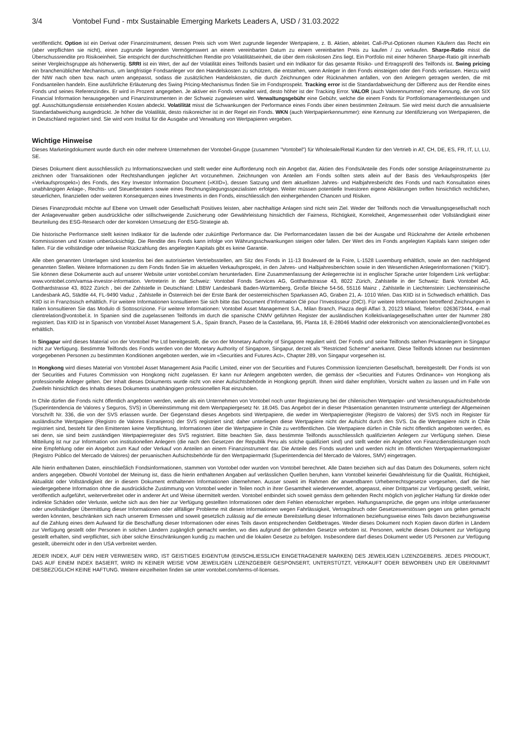3/4 Vontobel Fund - mtx Sustainable Emerging Markets Leaders A, USD / 31.03.2022
veröffentlicht. Option ist ein Derivat oder Finanzinstrument, dessen Preis sich vom Wert zugrunde liegender Wertpapiere, z. B. Aktien, ableitet. Call-/Put-Optionen räumen Käufern das Recht ein (aber verpflichten sie nicht), einen zugrunde liegenden Vermögenswert an einem vereinbarten Datum zu einem vereinbarten Preis zu kaufen / zu verkaufen. Sharpe-Ratio misst die Überschussrendite pro Risikoeinheit. Sie entspricht der durchschnittlichen Rendite pro Volatilitätseinheit, die über dem risikolosen Zins liegt. Ein Portfolio mit einer höheren Sharpe-Ratio gilt innerhalb seiner Vergleichsgruppe als höherwertig. SRRI ist ein Wert, der auf der Volatilität eines Teilfonds basiert und ein Indikator für das gesamte Risiko- und Ertragsprofil des Teilfonds ist. Swing pricing ein branchenüblicher Mechanismus, um langfristige Fondsanleger vor den Handelskosten zu schützen, die entstehen, wenn Anleger in den Fonds einsteigen oder den Fonds verlassen. Hierzu wird der NIW nach oben bzw. nach unten angepasst, sodass die zusätzlichen Handelskosten, die durch Zeichnungen oder Rücknahmen anfallen, von den Anlegern getragen werden, die mit Fondsanteilen handeln. Eine ausführliche Erläuterung des Swing Pricing-Mechanismus finden Sie im Fondsprospekt. Tracking error ist die Standardabweichung der Differenz aus der Rendite eines Fonds und seines Referenzindex. Er wird in Prozent angegeben. Je aktiver ein Fonds verwaltet wird, desto höher ist der Tracking Error. VALOR (auch Valorennummer): eine Kennung, die von SIX Financial Information herausgegeben und Finanzinstrumenten in der Schweiz zugewiesen wird. Verwaltungsgebühr eine Gebühr, welche die einem Fonds für Portfoliomanagementleistungen und ggf. Ausschüttungsdienste entstehenden Kosten abdeckt. Volatilität misst die Schwankungen der Performance eines Fonds über einen bestimmten Zeitraum. Sie wird meist durch die annualisierte Standardabweichung ausgedrückt. Je höher die Volatilität, desto risikoreicher ist in der Regel ein Fonds. WKN (auch Wertpapierkennummer): eine Kennung zur Identifizierung von Wertpapieren, die in Deutschland registriert sind. Sie wird vom Institut für die Ausgabe und Verwaltung von Wertpapieren vergeben.
Wichtige Hinweise
Dieses Marketingdokument wurde durch ein oder mehrere Unternehmen der Vontobel-Gruppe (zusammen "Vontobel") für Wholesale/Retail Kunden für den Vertrieb in AT, CH, DE, ES, FR, IT, LI, LU, SE.
Dieses Dokument dient ausschliesslich zu Informationszwecken und stellt weder eine Aufforderung noch ein Angebot dar, Aktien des Fonds/Anteile des Fonds oder sonstige Anlageinstrumente zu zeichnen oder Transaktionen oder Rechtshandlungen jeglicher Art vorzunehmen. Zeichnungen von Anteilen am Fonds sollten stets allein auf der Basis des Verkaufsprospekts (der «Verkaufsprospekt») des Fonds, des Key Investor Information Document («KIID»), dessen Satzung und dem aktuellsten Jahres- und Halbjahresbericht des Fonds und nach Konsultation eines unabhängigen Anlage-, Rechts- und Steuerberaters sowie eines Rechnungslegungsspezialisten erfolgen. Weiter müssen potentielle Investoren eigene Abklärungen treffen hinsichtlich rechtlichen, steuerlichen, finanziellen oder weiteren Konsequenzen eines Investments in den Fonds, einschliesslich den einhergehenden Chancen und Risiken.
Dieses Finanzprodukt möchte auf Ebene von Umwelt oder Gesellschaft Positives leisten, aber nachhaltige Anlagen sind nicht sein Ziel. Weder der Teilfonds noch die Verwaltungsgesellschaft noch der Anlageverwalter geben ausdrückliche oder stillschweigende Zusicherung oder Gewährleistung hinsichtlich der Fairness, Richtigkeit, Korrektheit, Angemessenheit oder Vollständigkeit einer Beurteilung des ESG-Research oder der korrekten Umsetzung der ESG-Strategie ab.
Die historische Performance stellt keinen Indikator für die laufende oder zukünftige Performance dar. Die Performancedaten lassen die bei der Ausgabe und Rücknahme der Anteile erhobenen Kommissionen und Kosten unberücksichtigt. Die Rendite des Fonds kann infolge von Währungsschwankungen steigen oder fallen. Der Wert des im Fonds angelegten Kapitals kann steigen oder fallen. Für die vollständige oder teilweise Rückzahlung des angelegten Kapitals gibt es keine Garantie.
Alle oben genannten Unterlagen sind kostenlos bei den autorisierten Vertriebsstellen, am Sitz des Fonds in 11-13 Boulevard de la Foire, L-1528 Luxemburg erhältlich, sowie an den nachfolgend genannten Stellen. Weitere Informationen zu dem Fonds finden Sie im aktuellen Verkaufsprospekt, in den Jahres- und Halbjahresberichten sowie in den Wesentlichen Anlegerinformationen ("KIID"). Sie können diese Dokumente auch auf unserer Website unter vontobel.com/am herunterladen. Eine Zusammenfassung der Anlegerrechte ist in englischer Sprache unter folgendem Link verfügbar: www.vontobel.com/vamsa-investor-information. Vertreterin in der Schweiz: Vontobel Fonds Services AG, Gotthardstrasse 43, 8022 Zürich, Zahlstelle in der Schweiz: Bank Vontobel AG, Gotthardstrasse 43, 8022 Zürich , bei der Zahlstelle in Deutschland: LBBW Landesbank Baden-Württemberg, Große Bleiche 54-56, 55116 Mainz , Zahlstelle in Liechtenstein: Liechtensteinische Landesbank AG, Städtle 44, FL-9490 Vaduz , Zahlstelle in Österreich bei der Erste Bank der oesterreichischen Sparkassen AG, Graben 21, A- 1010 Wien. Das KIID ist in Schwedisch erhältlich. Das KIID ist in Französisch erhältlich. Für weitere Informationen konsultieren Sie sich bitte das Document d’Information Clé pour l’Investisseur (DICI). Für weitere Informationen betreffend Zeichnungen in Italien konsultieren Sie das Modulo di Sottoscrizione. Für weitere Informationen: Vontobel Asset Management S.A., Milan Branch, Piazza degli Affari 3, 20123 Miland, Telefon: 0263673444, e-mail clientrelation@vontobel.it. In Spanien sind die zugelassenen Teilfonds im durch die spanische CNMV geführten Register der ausländischen Kollektivanlagegesellschaften unter der Nummer 280 registriert. Das KIID ist in Spanisch von Vontobel Asset Management S.A., Spain Branch, Paseo de la Castellana, 95, Planta 18, E-28046 Madrid oder elektronisch von atencionalcliente@vontobel.es erhältlich.
In Singapur wird dieses Material von der Vontobel Pte Ltd bereitgestellt, die von der Monetary Authority of Singapore reguliert wird. Der Fonds und seine Teilfonds stehen Privatanlegern in Singapur nicht zur Verfügung. Bestimmte Teilfonds des Fonds werden von der Monetary Authority of Singapore, Singapur, derzeit als "Restricted Scheme" anerkannt. Diese Teilfonds können nur bestimmten vorgegebenen Personen zu bestimmten Konditionen angeboten werden, wie im «Securities and Futures Act», Chapter 289, von Singapur vorgesehen ist.
In Hongkong wird dieses Material von Vontobel Asset Management Asia Pacific Limited, einer von der Securities and Futures Commission lizenzierten Gesellschaft, bereitgestellt. Der Fonds ist von der Securities and Futures Commission von Hongkong nicht zugelassen. Er kann nur Anlegern angeboten werden, die gemäss der «Securities and Futures Ordinance» von Hongkong als professionelle Anleger gelten. Der Inhalt dieses Dokuments wurde nicht von einer Aufsichtsbehörde in Hongkong geprüft. Ihnen wird daher empfohlen, Vorsicht walten zu lassen und im Falle von Zweifeln hinsichtlich des Inhalts dieses Dokuments unabhängigen professionellen Rat einzuholen.
In Chile dürfen die Fonds nicht öffentlich angeboten werden, weder als ein Unternehmen von Vontobel noch unter Registrierung bei der chilenischen Wertpapier- und Versicherungsaufsichtsbehörde (Superintendencia de Valores y Seguros, SVS) in Übereinstimmung mit dem Wertpapiergesetz Nr. 18.045. Das Angebot der in dieser Präsentation genannten Instrumente unterliegt der Allgemeinen Vorschrift Nr. 336, die von der SVS erlassen wurde. Der Gegenstand dieses Angebots sind Wertpapiere, die weder im Wertpapierregister (Registro de Valores) der SVS noch im Register für ausländische Wertpapiere (Registro de Valores Extranjeros) der SVS registriert sind; daher unterliegen diese Wertpapiere nicht der Aufsicht durch den SVS. Da die Wertpapiere nicht in Chile registriert sind, besteht für den Emittenten keine Verpflichtung, Informationen über die Wertpapiere in Chile zu veröffentlichen. Die Wertpapiere dürfen in Chile nicht öffentlich angeboten werden, es sei denn, sie sind beim zuständigen Wertpapierregister des SVS registriert. Bitte beachten Sie, dass bestimmte Teilfonds ausschliesslich qualifizierten Anlegern zur Verfügung stehen. Diese Mitteilung ist nur zur Information von institutionellen Anlegern (die nach den Gesetzen der Republik Peru als solche qualifiziert sind) und stellt weder ein Angebot von Finanzdienstleistungen noch eine Empfehlung oder ein Angebot zum Kauf oder Verkauf von Anteilen an einem Finanzinstrument dar. Die Anteile des Fonds wurden und werden nicht im öffentlichen Wertpapiermarktregister (Registro Público del Mercado de Valores) der peruanischen Aufsichtsbehörde für den Wertpapiermarkt (Superintendencia del Mercado de Valores, SMV) eingetragen.
Alle hierin enthaltenen Daten, einschließlich Fondsinformationen, stammen von Vontobel oder wurden von Vontobel berechnet. Alle Daten beziehen sich auf das Datum des Dokuments, sofern nicht anders angegeben. Obwohl Vontobel der Meinung ist, dass die hierin enthaltenen Angaben auf verlässlichen Quellen beruhen, kann Vontobel keinerlei Gewährleistung für die Qualität, Richtigkeit, Aktualität oder Vollständigkeit der in diesem Dokument enthaltenen Informationen übernehmen. Ausser soweit im Rahmen der anwendbaren Urheberrechtsgesetze vorgesehen, darf die hier wiedergegebene Information ohne die ausdrückliche Zustimmung von Vontobel weder in Teilen noch in ihrer Gesamtheit wiederverwendet, angepasst, einer Drittpartei zur Verfügung gestellt, velinkt, veröffentlich aufgeführt, weiterverbreitet oder in anderer Art und Weise übermittelt werden. Vontobel entbindet sich soweit gemäss dem geltenden Recht möglich von jeglicher Haftung für direkte oder indirekte Schäden oder Verluste, welche sich aus den hier zur Verfügung gestellten Informationen oder dem Fehlen ebensolcher ergeben. Haftungsansprüche, die gegen uns infolge unterlassener oder unvollständiger Übermittlung dieser Informationen oder allfälliger Probleme mit diesen Informationen wegen Fahrlässigkeit, Vertragsbruch oder Gesetzesverstössen gegen uns gelten gemacht werden könnten, beschränken sich nach unserem Ermessen und soweit gesetzlich zulässig auf die erneute Bereitstellung dieser Informationen beziehungsweise eines Teils davon beziehungsweise auf die Zahlung eines dem Aufwand für die Beschaffung dieser Informationen oder eines Teils davon entsprechenden Geldbetrages. Weder dieses Dokument noch Kopien davon dürfen in Ländern zur Verfügung gestellt oder Personen in solchen Ländern zugänglich gemacht werden, wo dies aufgrund der geltenden Gesetze verboten ist. Personen, welche dieses Dokument zur Verfügung gestellt erhalten, sind verpflichtet, sich über solche Einschränkungen kundig zu machen und die lokalen Gesetze zu befolgen. Insbesondere darf dieses Dokument weder US Personen zur Verfügung gestellt, überreicht oder in den USA verbreitet werden.
JEDER INDEX, AUF DEN HIER VERWIESEN WIRD, IST GEISTIGES EIGENTUM (EINSCHLIESSLICH EINGETRAGENER MARKEN) DES JEWEILIGEN LIZENZGEBERS. JEDES PRODUKT, DAS AUF EINEM INDEX BASIERT, WIRD IN KEINER WEISE VOM JEWEILIGEN LIZENZGEBER GESPONSERT, UNTERSTÜTZT, VERKAUFT ODER BEWORBEN UND ER ÜBERNIMMT DIESBEZÜGLICH KEINE HAFTUNG. Weitere einzelheiten finden sie unter vontobel.com/terms-of-licenses.